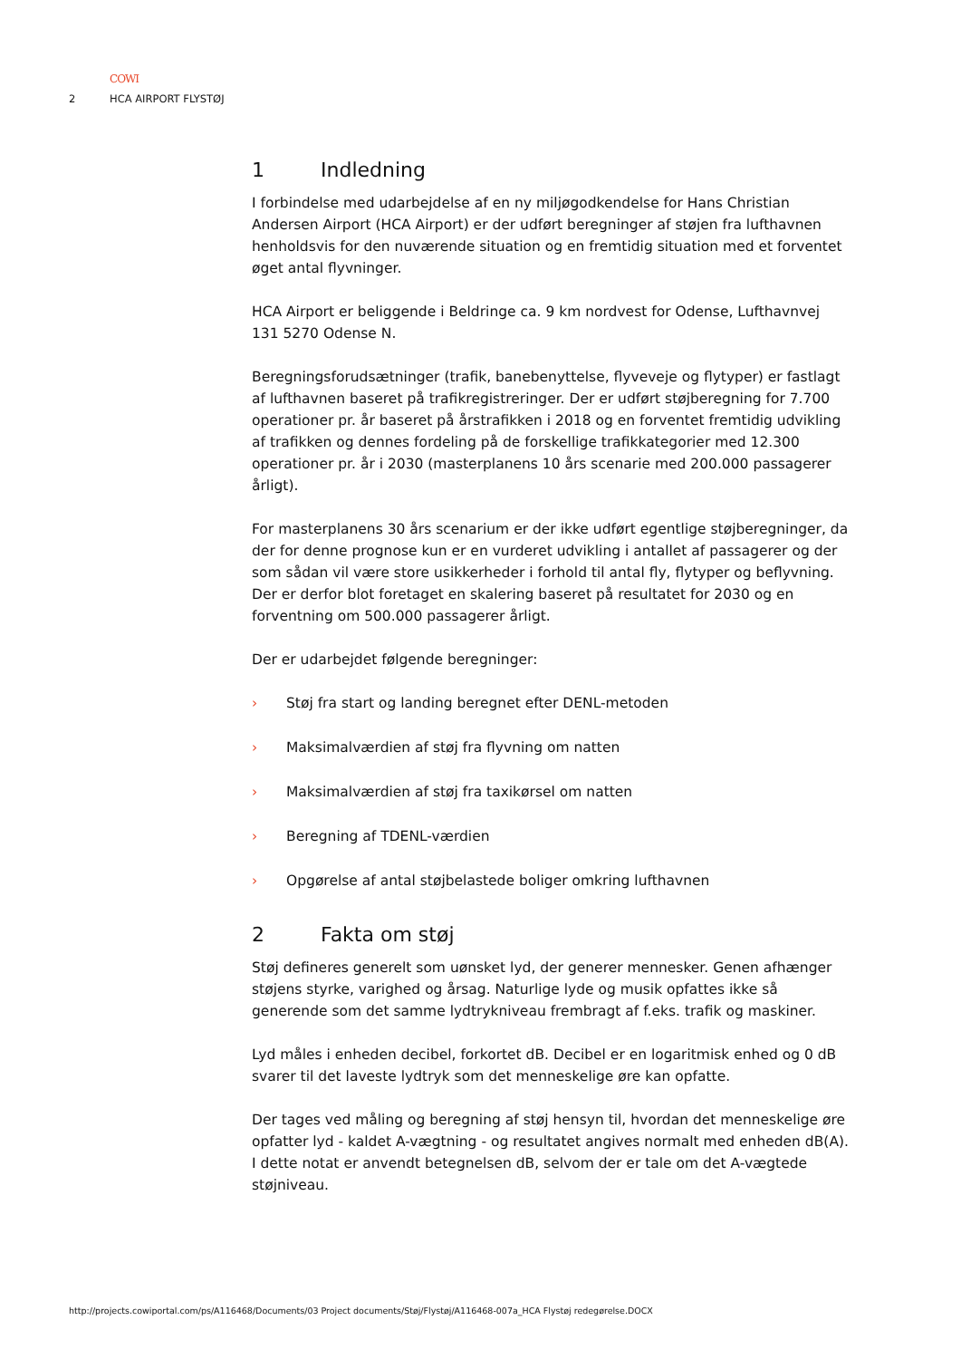COWI
2 HCA AIRPORT FLYSTØJ
1 Indledning
I forbindelse med udarbejdelse af en ny miljøgodkendelse for Hans Christian Andersen Airport (HCA Airport) er der udført beregninger af støjen fra lufthavnen henholdsvis for den nuværende situation og en fremtidig situation med et forventet øget antal flyvninger.
HCA Airport er beliggende i Beldringe ca. 9 km nordvest for Odense, Lufthavnvej 131 5270 Odense N.
Beregningsforudsætninger (trafik, banebenyttelse, flyveveje og flytyper) er fastlagt af lufthavnen baseret på trafikregistreringer. Der er udført støjberegning for 7.700 operationer pr. år baseret på årstrafikken i 2018 og en forventet fremtidig udvikling af trafikken og dennes fordeling på de forskellige trafikkategorier med 12.300 operationer pr. år i 2030 (masterplanens 10 års scenarie med 200.000 passagerer årligt).
For masterplanens 30 års scenarium er der ikke udført egentlige støjberegninger, da der for denne prognose kun er en vurderet udvikling i antallet af passagerer og der som sådan vil være store usikkerheder i forhold til antal fly, flytyper og beflyvning. Der er derfor blot foretaget en skalering baseret på resultatet for 2030 og en forventning om 500.000 passagerer årligt.
Der er udarbejdet følgende beregninger:
› Støj fra start og landing beregnet efter DENL-metoden
› Maksimalværdien af støj fra flyvning om natten
› Maksimalværdien af støj fra taxikørsel om natten
› Beregning af TDENL-værdien
› Opgørelse af antal støjbelastede boliger omkring lufthavnen
2 Fakta om støj
Støj defineres generelt som uønsket lyd, der generer mennesker. Genen afhænger støjens styrke, varighed og årsag. Naturlige lyde og musik opfattes ikke så generende som det samme lydtrykniveau frembragt af f.eks. trafik og maskiner.
Lyd måles i enheden decibel, forkortet dB. Decibel er en logaritmisk enhed og 0 dB svarer til det laveste lydtryk som det menneskelige øre kan opfatte.
Der tages ved måling og beregning af støj hensyn til, hvordan det menneskelige øre opfatter lyd - kaldet A-vægtning - og resultatet angives normalt med enheden dB(A). I dette notat er anvendt betegnelsen dB, selvom der er tale om det A-vægtede støjniveau.
http://projects.cowiportal.com/ps/A116468/Documents/03 Project documents/Støj/Flystøj/A116468-007a_HCA Flystøj redegørelse.DOCX